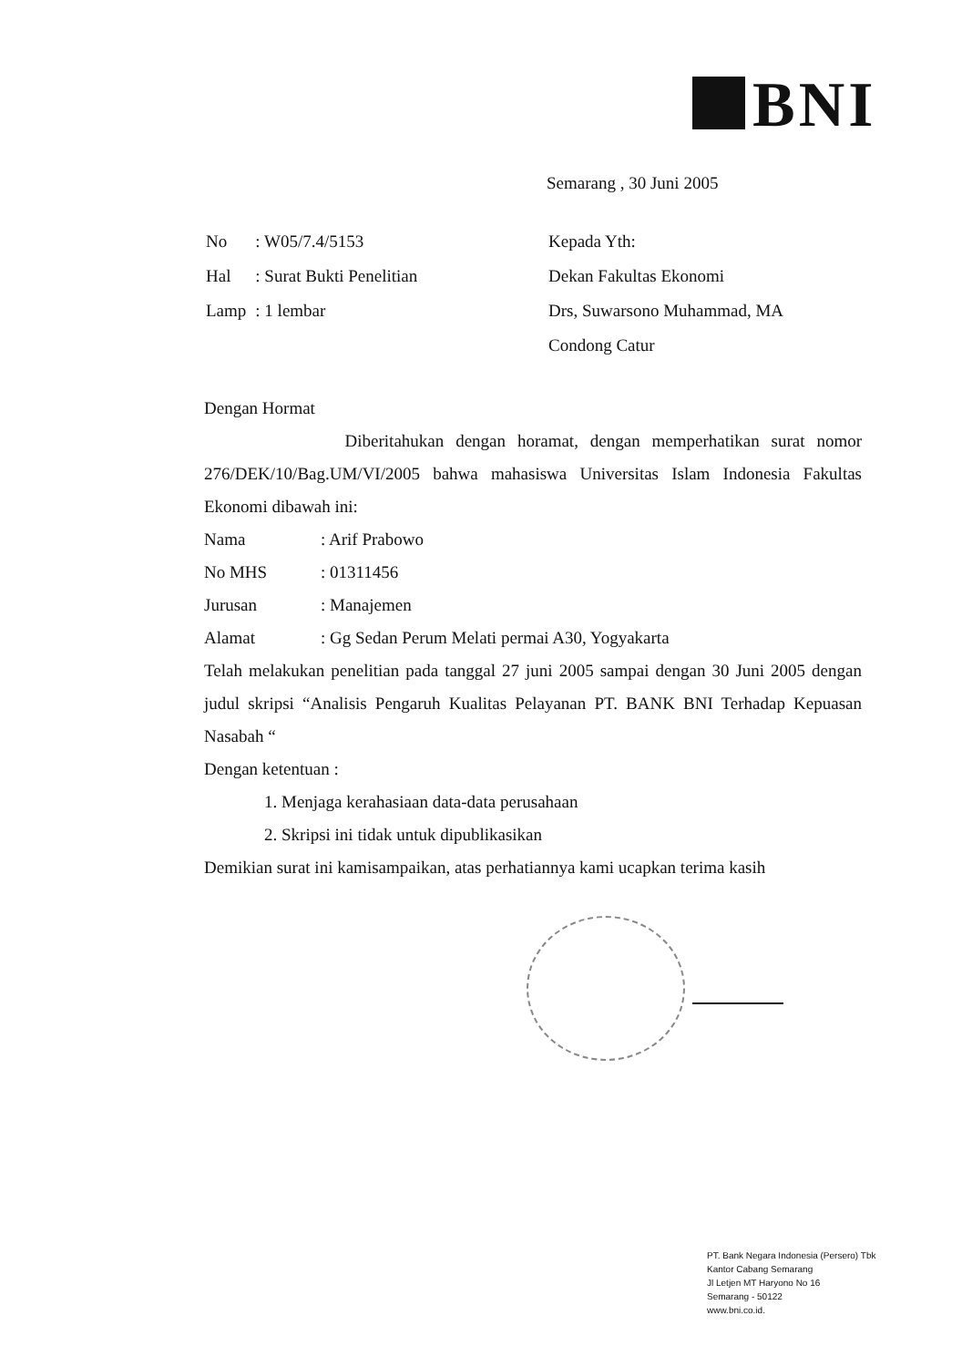BNI
Semarang , 30 Juni 2005
| No | : W05/7.4/5153 |
| Hal | : Surat Bukti Penelitian |
| Lamp | : 1 lembar |
| Kepada Yth: |
| Dekan Fakultas Ekonomi |
| Drs, Suwarsono Muhammad, MA |
| Condong Catur |
Dengan Hormat
Diberitahukan dengan horamat, dengan memperhatikan surat nomor 276/DEK/10/Bag.UM/VI/2005 bahwa mahasiswa Universitas Islam Indonesia Fakultas Ekonomi dibawah ini:
| Nama | : Arif Prabowo |
| No MHS | : 01311456 |
| Jurusan | : Manajemen |
| Alamat | : Gg Sedan Perum Melati permai A30, Yogyakarta |
Telah melakukan penelitian pada tanggal 27 juni 2005 sampai dengan 30 Juni 2005 dengan judul skripsi “Analisis Pengaruh Kualitas Pelayanan PT. BANK BNI Terhadap Kepuasan Nasabah “
Dengan ketentuan :
1. Menjaga kerahasiaan data-data perusahaan
2. Skripsi ini tidak untuk dipublikasikan
Demikian surat ini kamisampaikan, atas perhatiannya kami ucapkan terima kasih
PT. Bank Negara Indonesia (Persero) Tbk
Kantor Cabang Semarang
Jl Letjen MT Haryono No 16
Semarang - 50122
www.bni.co.id.